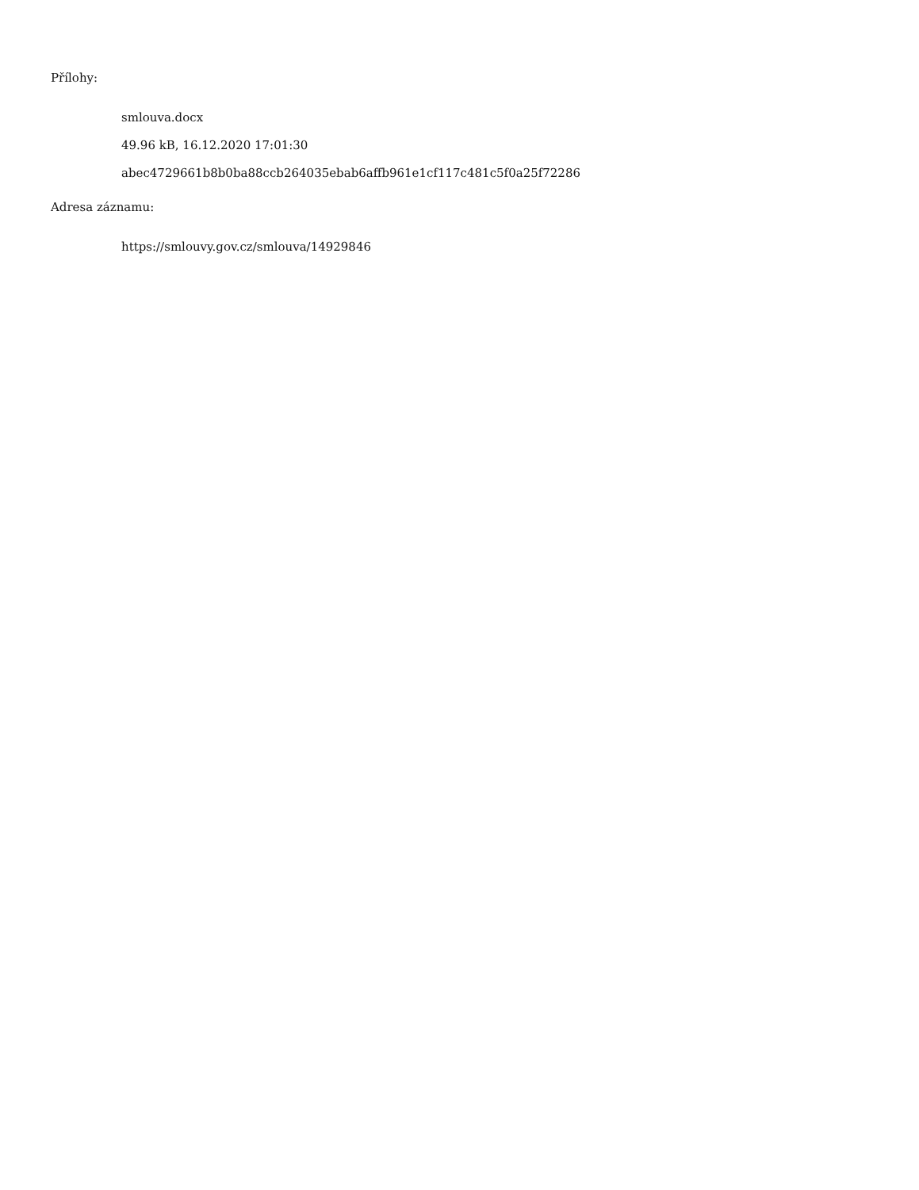Přílohy:
smlouva.docx
49.96 kB, 16.12.2020 17:01:30
abec4729661b8b0ba88ccb264035ebab6affb961e1cf117c481c5f0a25f72286
Adresa záznamu:
https://smlouvy.gov.cz/smlouva/14929846